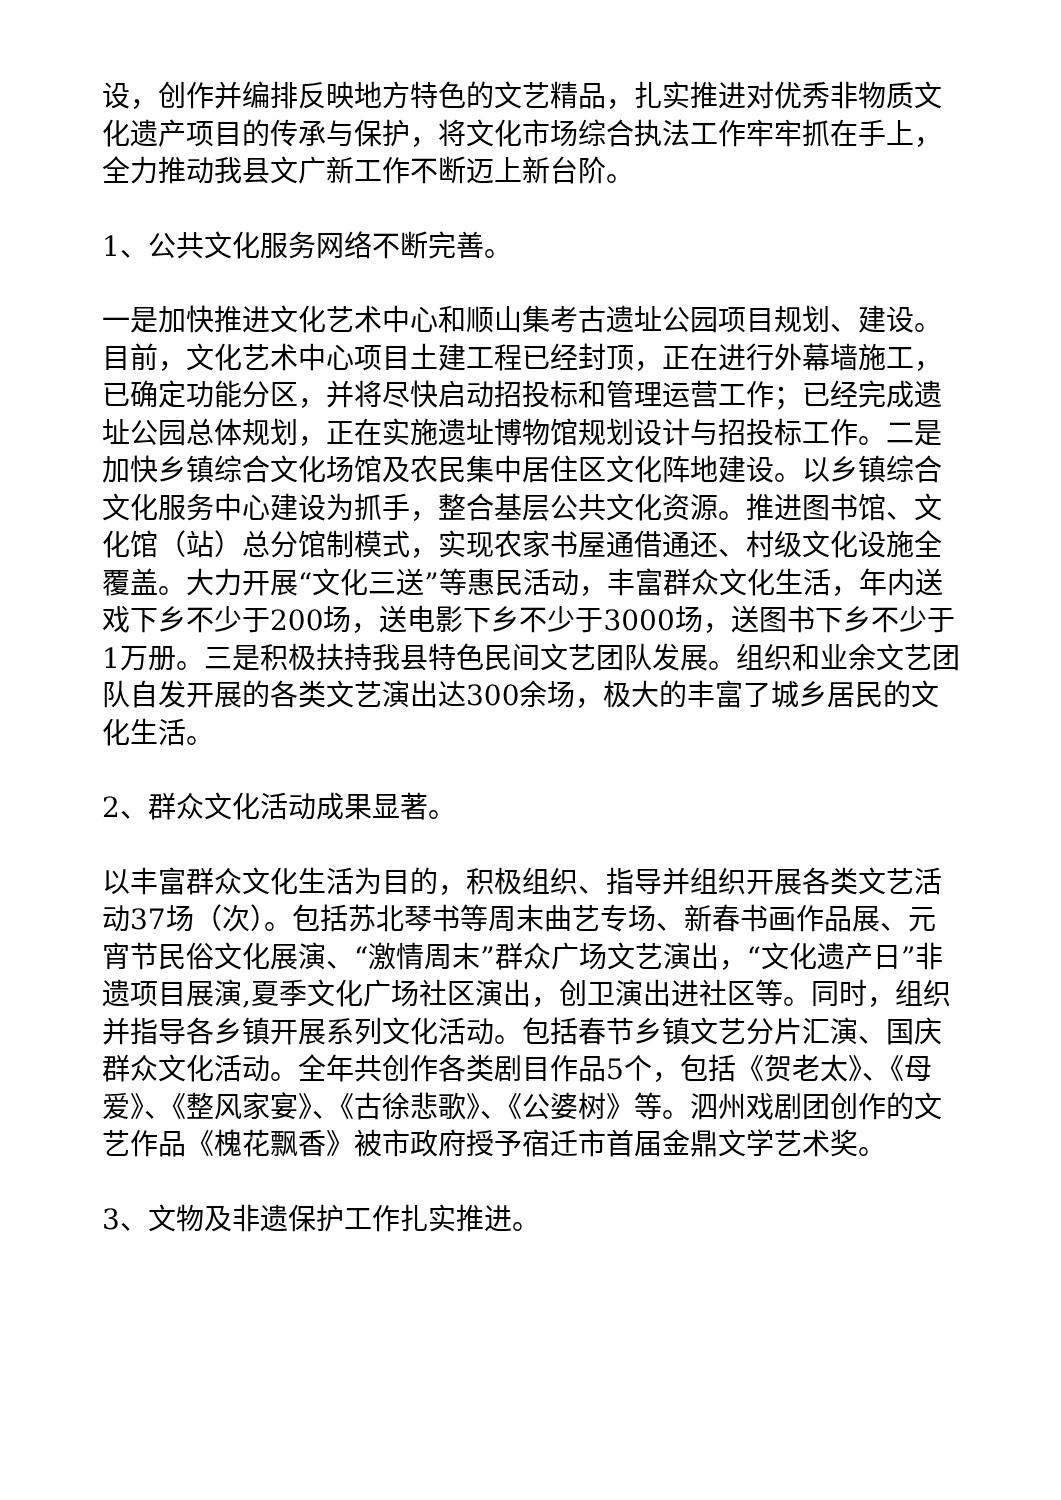设，创作并编排反映地方特色的文艺精品，扎实推进对优秀非物质文化遗产项目的传承与保护，将文化市场综合执法工作牢牢抓在手上，全力推动我县文广新工作不断迈上新台阶。
1、公共文化服务网络不断完善。
一是加快推进文化艺术中心和顺山集考古遗址公园项目规划、建设。目前，文化艺术中心项目土建工程已经封顶，正在进行外幕墙施工，已确定功能分区，并将尽快启动招投标和管理运营工作；已经完成遗址公园总体规划，正在实施遗址博物馆规划设计与招投标工作。二是加快乡镇综合文化场馆及农民集中居住区文化阵地建设。以乡镇综合文化服务中心建设为抓手，整合基层公共文化资源。推进图书馆、文化馆（站）总分馆制模式，实现农家书屋通借通还、村级文化设施全覆盖。大力开展“文化三送”等惠民活动，丰富群众文化生活，年内送戏下乡不少于200场，送电影下乡不少于3000场，送图书下乡不少于1万册。三是积极扶持我县特色民间文艺团队发展。组织和业余文艺团队自发开展的各类文艺演出达300余场，极大的丰富了城乡居民的文化生活。
2、群众文化活动成果显著。
以丰富群众文化生活为目的，积极组织、指导并组织开展各类文艺活动37场（次）。包括苏北琴书等周末曲艺专场、新春书画作品展、元宵节民俗文化展演、“激情周末”群众广场文艺演出，“文化遗产日”非遗项目展演,夏季文化广场社区演出，创卫演出进社区等。同时，组织并指导各乡镇开展系列文化活动。包括春节乡镇文艺分片汇演、国庆群众文化活动。全年共创作各类剧目作品5个，包括《贺老太》、《母爱》、《整风家宴》、《古徐悲歌》、《公婆树》等。泗州戏剧团创作的文艺作品《槐花飘香》被市政府授予宿迁市首届金鼎文学艺术奖。
3、文物及非遗保护工作扎实推进。